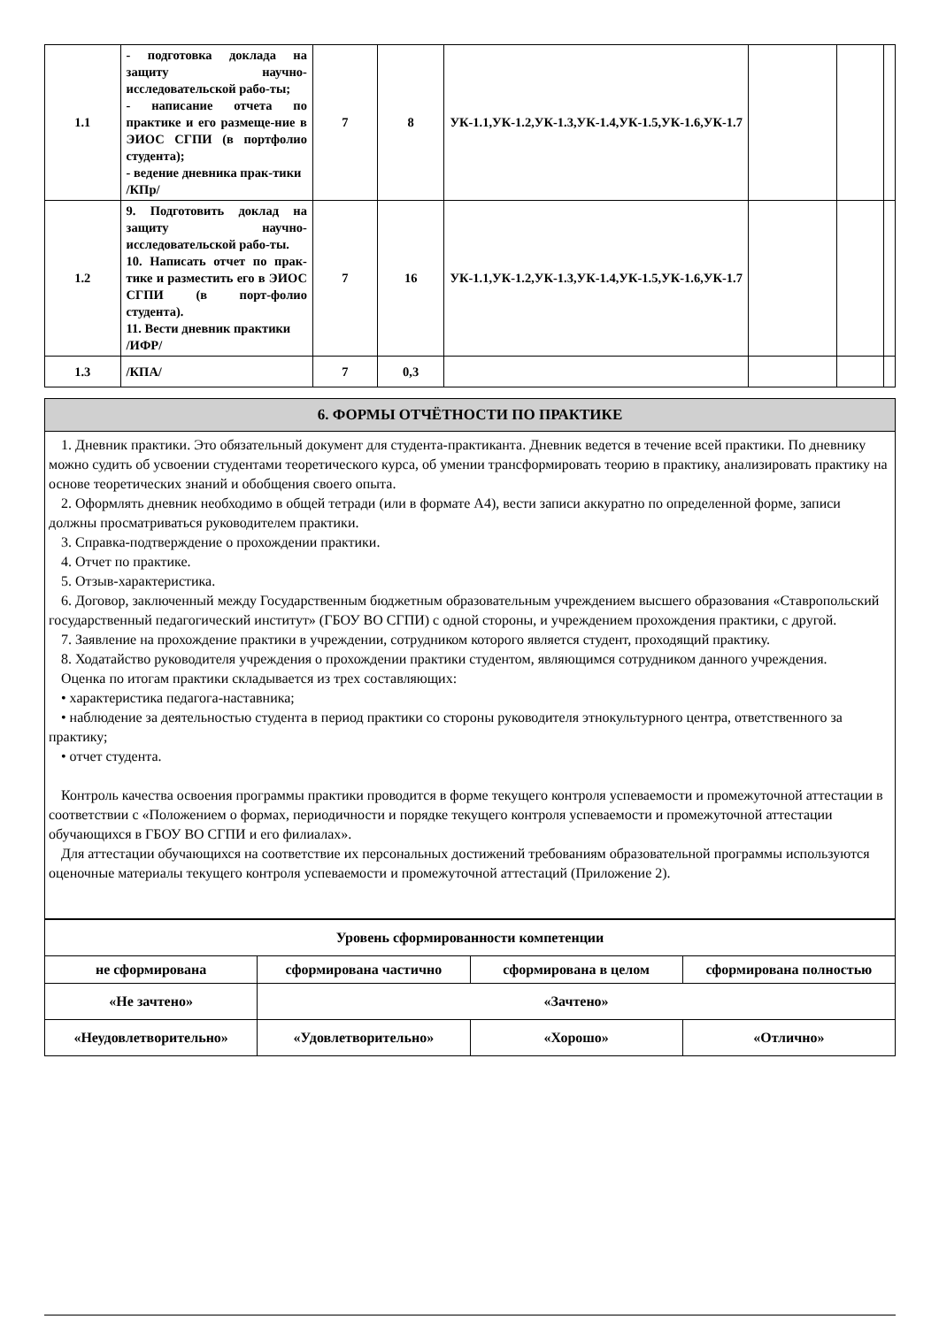| 1.1 | - подготовка доклада на защиту научно-исследовательской рабо-ты; - написание отчета по практике и его размеще-ние в ЭИОС СГПИ (в портфолио студента); - ведение дневника прак-тики /КПр/ | 7 | 8 | УК-1.1,УК-1.2,УК-1.3,УК-1.4,УК-1.5,УК-1.6,УК-1.7 | | | |
| 1.2 | 9. Подготовить доклад на защиту научно-исследовательской рабо-ты. 10. Написать отчет по прак-тике и разместить его в ЭИОС СГПИ (в порт-фолио студента). 11. Вести дневник практики /ИФР/ | 7 | 16 | УК-1.1,УК-1.2,УК-1.3,УК-1.4,УК-1.5,УК-1.6,УК-1.7 | | | |
| 1.3 | /КПА/ | 7 | 0,3 | | | | |
6. ФОРМЫ ОТЧЁТНОСТИ ПО ПРАКТИКЕ
1. Дневник практики. Это обязательный документ для студента-практиканта. Дневник ведется в течение всей практики. По дневнику можно судить об усвоении студентами теоретического курса, об умении трансформировать теорию в практику, анализировать практику на основе теоретических знаний и обобщения своего опыта.
2. Оформлять дневник необходимо в общей тетради (или в формате А4), вести записи аккуратно по определенной форме, записи должны просматриваться руководителем практики.
3. Справка-подтверждение о прохождении практики.
4. Отчет по практике.
5. Отзыв-характеристика.
6. Договор, заключенный между Государственным бюджетным образовательным учреждением высшего образования «Ставропольский государственный педагогический институт» (ГБОУ ВО СГПИ) с одной стороны, и учреждением прохождения практики, с другой.
7. Заявление на прохождение практики в учреждении, сотрудником которого является студент, проходящий практику.
8. Ходатайство руководителя учреждения о прохождении практики студентом, являющимся сотрудником данного учреждения.
Оценка по итогам практики складывается из трех составляющих:
• характеристика педагога-наставника;
• наблюдение за деятельностью студента в период практики со стороны руководителя этнокультурного центра, ответственного за практику;
• отчет студента.
Контроль качества освоения программы практики проводится в форме текущего контроля успеваемости и промежуточной аттестации в соответствии с «Положением о формах, периодичности и порядке текущего контроля успеваемости и промежуточной аттестации обучающихся в ГБОУ ВО СГПИ и его филиалах».
Для аттестации обучающихся на соответствие их персональных достижений требованиям образовательной программы используются оценочные материалы текущего контроля успеваемости и промежуточной аттестаций (Приложение 2).
| Уровень сформированности компетенции | | | |
| не сформирована | сформирована частично | сформирована в целом | сформирована полностью |
| «Не зачтено» | «Зачтено» | | |
| «Неудовлетворительно» | «Удовлетворительно» | «Хорошо» | «Отлично» |